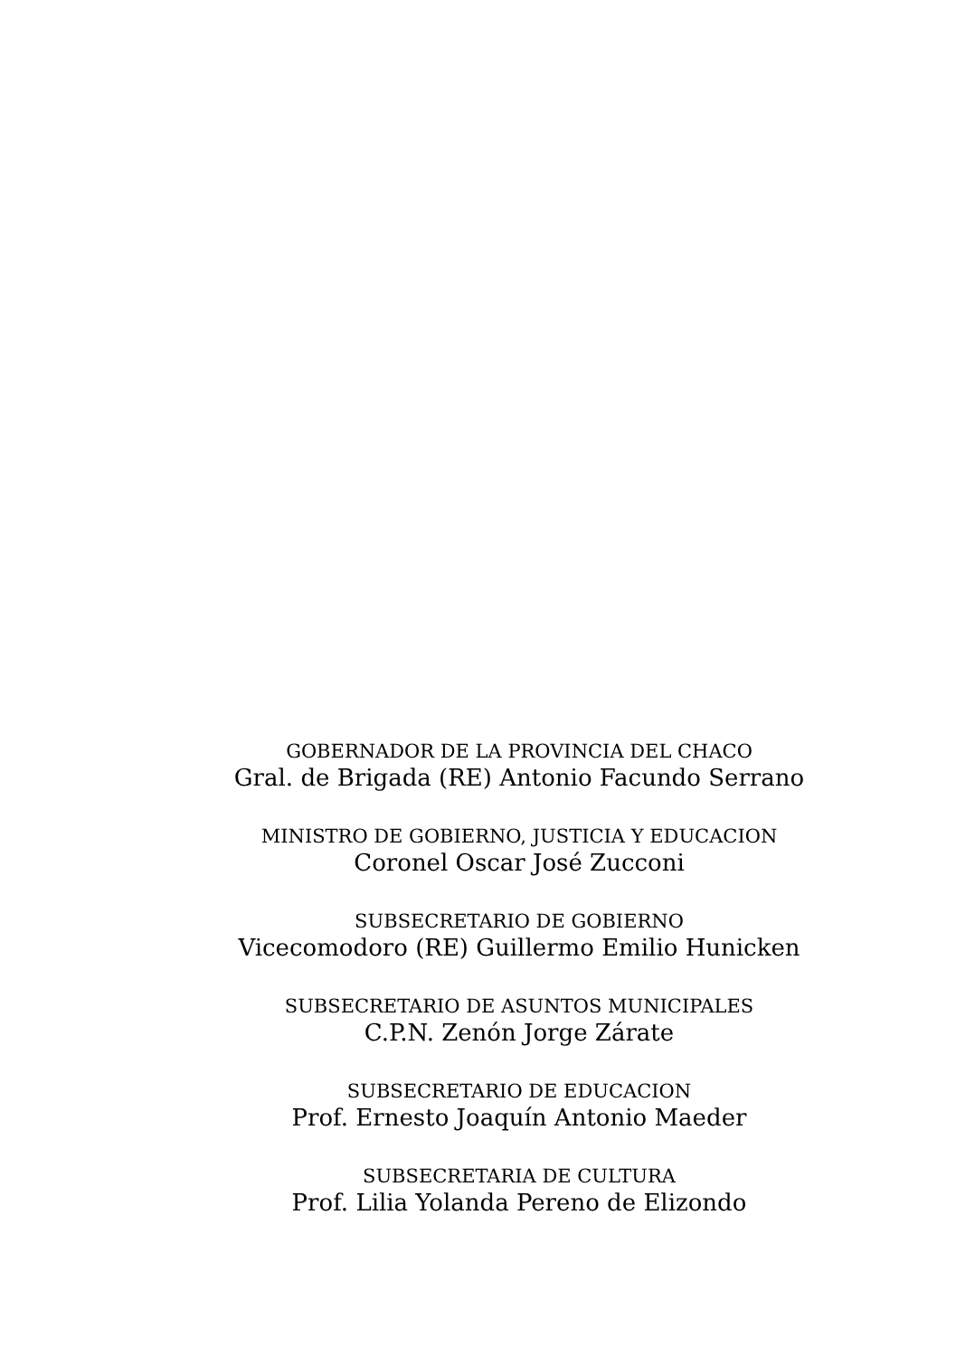GOBERNADOR DE LA PROVINCIA DEL CHACO
Gral. de Brigada (RE) Antonio Facundo Serrano
MINISTRO DE GOBIERNO, JUSTICIA Y EDUCACION
Coronel Oscar José Zucconi
SUBSECRETARIO DE GOBIERNO
Vicecomodoro (RE) Guillermo Emilio Hunicken
SUBSECRETARIO DE ASUNTOS MUNICIPALES
C.P.N. Zenón Jorge Zárate
SUBSECRETARIO DE EDUCACION
Prof. Ernesto Joaquín Antonio Maeder
SUBSECRETARIA DE CULTURA
Prof. Lilia Yolanda Pereno de Elizondo